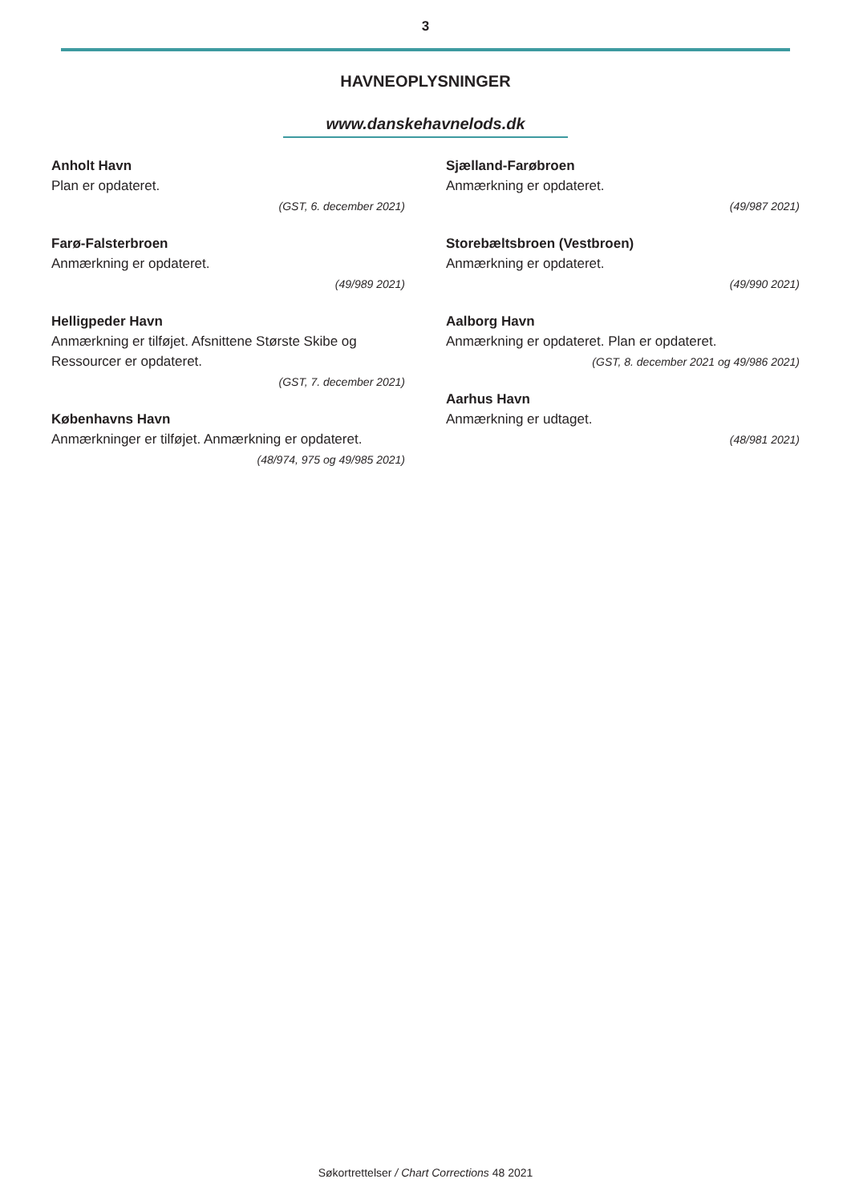3
HAVNEOPLYSNINGER
www.danskehavnelods.dk
Anholt Havn
Plan er opdateret.
(GST, 6. december 2021)
Farø-Falsterbroen
Anmærkning er opdateret.
(49/989 2021)
Helligpeder Havn
Anmærkning er tilføjet. Afsnittene Største Skibe og Ressourcer er opdateret.
(GST, 7. december 2021)
Københavns Havn
Anmærkninger er tilføjet. Anmærkning er opdateret.
(48/974, 975 og 49/985 2021)
Sjælland-Farøbroen
Anmærkning er opdateret.
(49/987 2021)
Storebæltsbroen (Vestbroen)
Anmærkning er opdateret.
(49/990 2021)
Aalborg Havn
Anmærkning er opdateret. Plan er opdateret.
(GST, 8. december 2021 og 49/986 2021)
Aarhus Havn
Anmærkning er udtaget.
(48/981 2021)
Søkortrettelser / Chart Corrections 48 2021